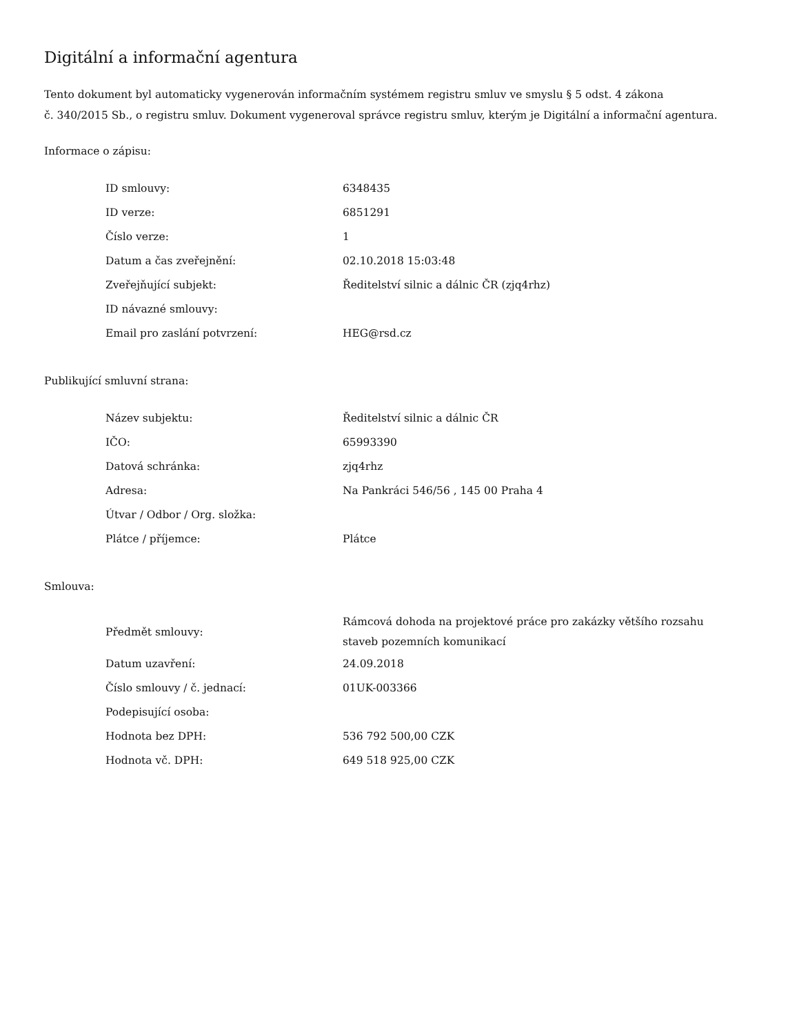Digitální a informační agentura
Tento dokument byl automaticky vygenerován informačním systémem registru smluv ve smyslu § 5 odst. 4 zákona
č. 340/2015 Sb., o registru smluv. Dokument vygeneroval správce registru smluv, kterým je Digitální a informační agentura.
Informace o zápisu:
| ID smlouvy: | 6348435 |
| ID verze: | 6851291 |
| Číslo verze: | 1 |
| Datum a čas zveřejnění: | 02.10.2018 15:03:48 |
| Zveřejňující subjekt: | Ředitelství silnic a dálnic ČR (zjq4rhz) |
| ID návazné smlouvy: | |
| Email pro zaslání potvrzení: | HEG@rsd.cz |
Publikující smluvní strana:
| Název subjektu: | Ředitelství silnic a dálnic ČR |
| IČO: | 65993390 |
| Datová schránka: | zjq4rhz |
| Adresa: | Na Pankráci 546/56 , 145 00 Praha 4 |
| Útvar / Odbor / Org. složka: | |
| Plátce / příjemce: | Plátce |
Smlouva:
| Předmět smlouvy: | Rámcová dohoda na projektové práce pro zakázky většího rozsahu staveb pozemních komunikací |
| Datum uzavření: | 24.09.2018 |
| Číslo smlouvy / č. jednací: | 01UK-003366 |
| Podepisující osoba: | |
| Hodnota bez DPH: | 536 792 500,00 CZK |
| Hodnota vč. DPH: | 649 518 925,00 CZK |